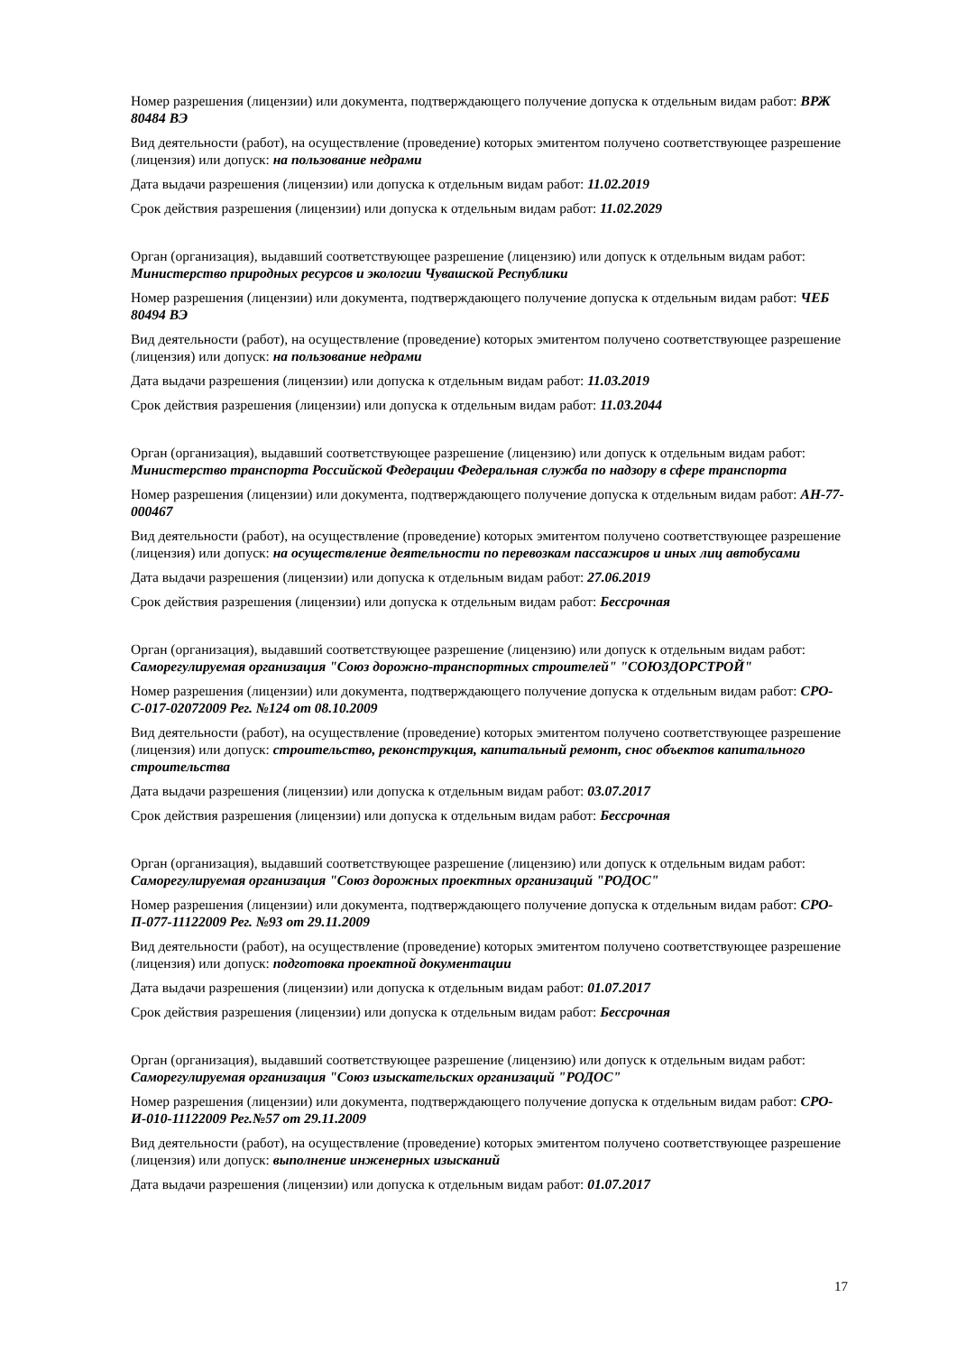Номер разрешения (лицензии) или документа, подтверждающего получение допуска к отдельным видам работ: ВРЖ 80484 ВЭ
Вид деятельности (работ), на осуществление (проведение) которых эмитентом получено соответствующее разрешение (лицензия) или допуск: на пользование недрами
Дата выдачи разрешения (лицензии) или допуска к отдельным видам работ: 11.02.2019
Срок действия разрешения (лицензии) или допуска к отдельным видам работ: 11.02.2029
Орган (организация), выдавший соответствующее разрешение (лицензию) или допуск к отдельным видам работ: Министерство природных ресурсов и экологии Чувашской Республики
Номер разрешения (лицензии) или документа, подтверждающего получение допуска к отдельным видам работ: ЧЕБ 80494 ВЭ
Вид деятельности (работ), на осуществление (проведение) которых эмитентом получено соответствующее разрешение (лицензия) или допуск: на пользование недрами
Дата выдачи разрешения (лицензии) или допуска к отдельным видам работ: 11.03.2019
Срок действия разрешения (лицензии) или допуска к отдельным видам работ: 11.03.2044
Орган (организация), выдавший соответствующее разрешение (лицензию) или допуск к отдельным видам работ: Министерство транспорта Российской Федерации Федеральная служба по надзору в сфере транспорта
Номер разрешения (лицензии) или документа, подтверждающего получение допуска к отдельным видам работ: АН-77-000467
Вид деятельности (работ), на осуществление (проведение) которых эмитентом получено соответствующее разрешение (лицензия) или допуск: на осуществление деятельности по перевозкам пассажиров и иных лиц автобусами
Дата выдачи разрешения (лицензии) или допуска к отдельным видам работ: 27.06.2019
Срок действия разрешения (лицензии) или допуска к отдельным видам работ: Бессрочная
Орган (организация), выдавший соответствующее разрешение (лицензию) или допуск к отдельным видам работ: Саморегулируемая организация "Союз дорожно-транспортных строителей" "СОЮЗДОРСТРОЙ"
Номер разрешения (лицензии) или документа, подтверждающего получение допуска к отдельным видам работ: СРО-С-017-02072009 Рег. №124 от 08.10.2009
Вид деятельности (работ), на осуществление (проведение) которых эмитентом получено соответствующее разрешение (лицензия) или допуск: строительство, реконструкция, капитальный ремонт, снос объектов капитального строительства
Дата выдачи разрешения (лицензии) или допуска к отдельным видам работ: 03.07.2017
Срок действия разрешения (лицензии) или допуска к отдельным видам работ: Бессрочная
Орган (организация), выдавший соответствующее разрешение (лицензию) или допуск к отдельным видам работ: Саморегулируемая организация "Союз дорожных проектных организаций "РОДОС"
Номер разрешения (лицензии) или документа, подтверждающего получение допуска к отдельным видам работ: СРО-П-077-11122009 Рег. №93 от 29.11.2009
Вид деятельности (работ), на осуществление (проведение) которых эмитентом получено соответствующее разрешение (лицензия) или допуск: подготовка проектной документации
Дата выдачи разрешения (лицензии) или допуска к отдельным видам работ: 01.07.2017
Срок действия разрешения (лицензии) или допуска к отдельным видам работ: Бессрочная
Орган (организация), выдавший соответствующее разрешение (лицензию) или допуск к отдельным видам работ: Саморегулируемая организация "Союз изыскательских организаций "РОДОС"
Номер разрешения (лицензии) или документа, подтверждающего получение допуска к отдельным видам работ: СРО-И-010-11122009 Рег.№57 от 29.11.2009
Вид деятельности (работ), на осуществление (проведение) которых эмитентом получено соответствующее разрешение (лицензия) или допуск: выполнение инженерных изысканий
Дата выдачи разрешения (лицензии) или допуска к отдельным видам работ: 01.07.2017
17